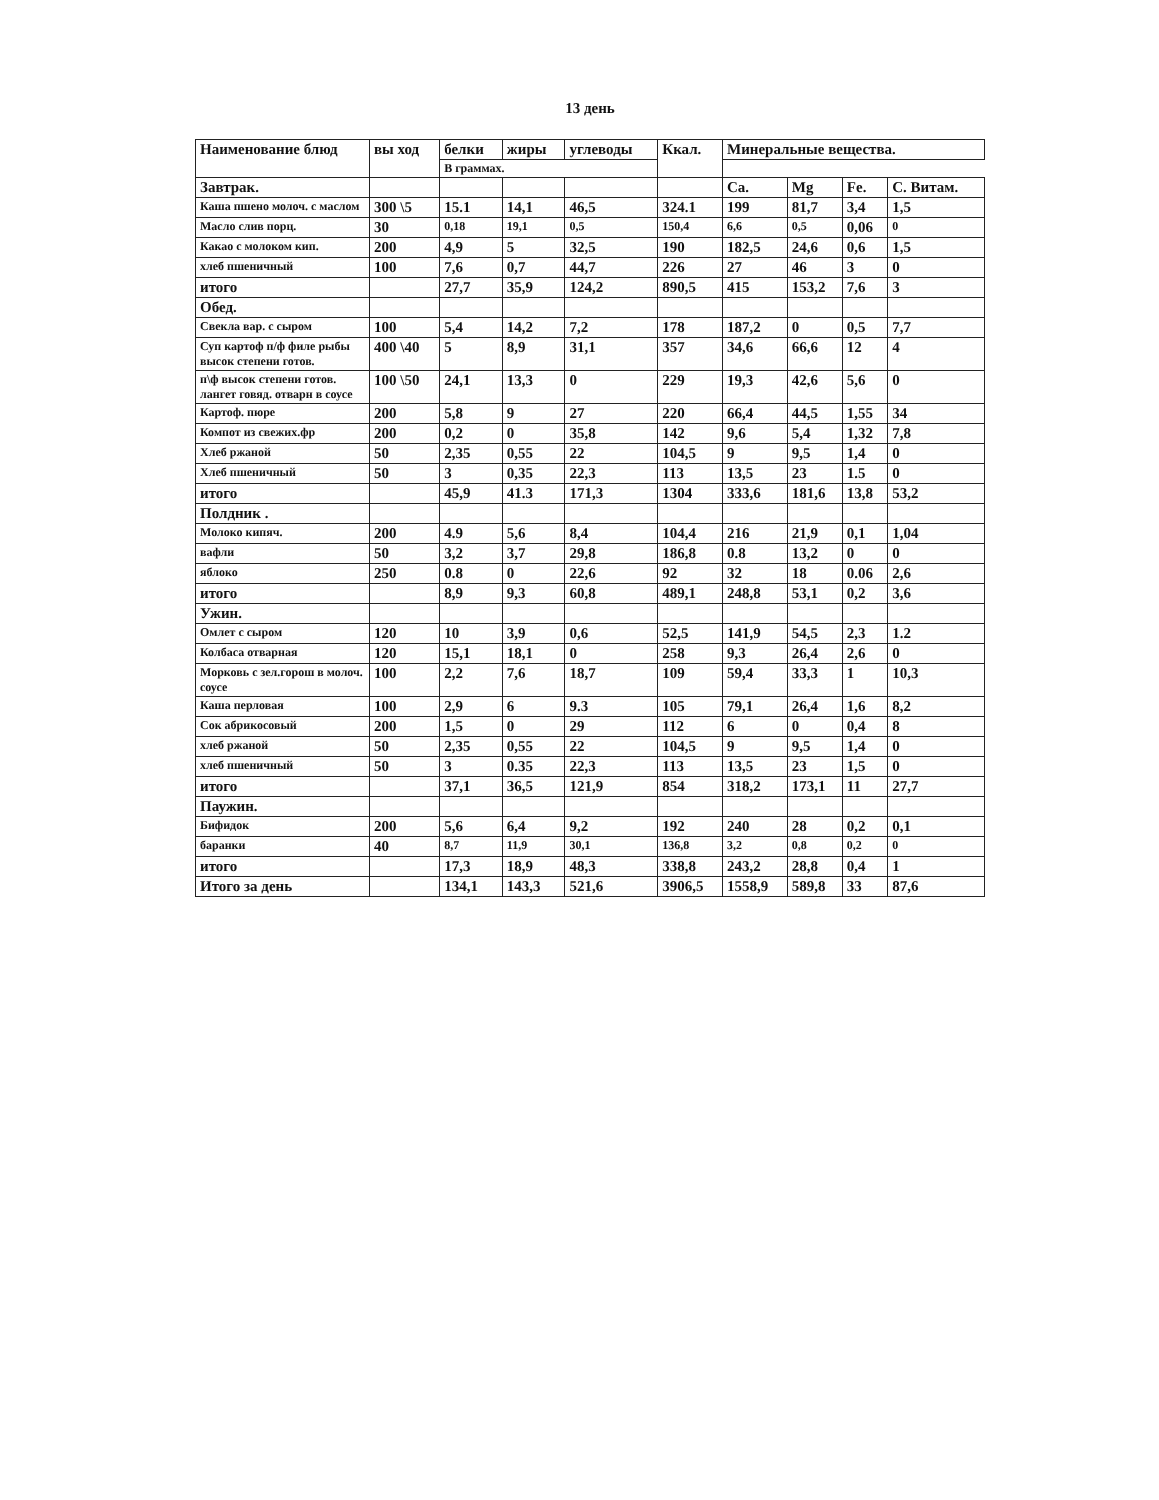13 день
| Наименование блюд | вы ход | белки | жиры | углеводы | Ккал. | Минеральные вещества. | | | |
| --- | --- | --- | --- | --- | --- | --- | --- | --- | --- |
| | | В граммах. | | | | | | | |
| Завтрак. | | | | | | Ca. | Mg | Fe. | C. Витам. |
| Каша пшено молоч. с маслом | 300 \5 | 15.1 | 14,1 | 46,5 | 324.1 | 199 | 81,7 | 3,4 | 1,5 |
| Масло слив порц. | 30 | 0,18 | 19,1 | 0,5 | 150,4 | 6,6 | 0,5 | 0,06 | 0 |
| Какао с молоком кип. | 200 | 4,9 | 5 | 32,5 | 190 | 182,5 | 24,6 | 0,6 | 1,5 |
| хлеб пшеничный | 100 | 7,6 | 0,7 | 44,7 | 226 | 27 | 46 | 3 | 0 |
| итого | | 27,7 | 35,9 | 124,2 | 890,5 | 415 | 153,2 | 7,6 | 3 |
| Обед. | | | | | | | | | |
| Свекла вар. с сыром | 100 | 5,4 | 14,2 | 7,2 | 178 | 187,2 | 0 | 0,5 | 7,7 |
| Суп картоф п/ф филе рыбы высок степени готов. | 400 \40 | 5 | 8,9 | 31,1 | 357 | 34,6 | 66,6 | 12 | 4 |
| п\ф высок степени готов. лангет говяд. отварн в соусе | 100 \50 | 24,1 | 13,3 | 0 | 229 | 19,3 | 42,6 | 5,6 | 0 |
| Картоф. пюре | 200 | 5,8 | 9 | 27 | 220 | 66,4 | 44,5 | 1,55 | 34 |
| Компот из свежих.фр | 200 | 0,2 | 0 | 35,8 | 142 | 9,6 | 5,4 | 1,32 | 7,8 |
| Хлеб ржаной | 50 | 2,35 | 0,55 | 22 | 104,5 | 9 | 9,5 | 1,4 | 0 |
| Хлеб пшеничный | 50 | 3 | 0,35 | 22,3 | 113 | 13,5 | 23 | 1.5 | 0 |
| итого | | 45,9 | 41.3 | 171,3 | 1304 | 333,6 | 181,6 | 13,8 | 53,2 |
| Полдник . | | | | | | | | | |
| Молоко кипяч. | 200 | 4.9 | 5,6 | 8,4 | 104,4 | 216 | 21,9 | 0,1 | 1,04 |
| вафли | 50 | 3,2 | 3,7 | 29,8 | 186,8 | 0.8 | 13,2 | 0 | 0 |
| яблоко | 250 | 0.8 | 0 | 22,6 | 92 | 32 | 18 | 0.06 | 2,6 |
| итого | | 8,9 | 9,3 | 60,8 | 489,1 | 248,8 | 53,1 | 0,2 | 3,6 |
| Ужин. | | | | | | | | | |
| Омлет с сыром | 120 | 10 | 3,9 | 0,6 | 52,5 | 141,9 | 54,5 | 2,3 | 1.2 |
| Колбаса отварная | 120 | 15,1 | 18,1 | 0 | 258 | 9,3 | 26,4 | 2,6 | 0 |
| Морковь с зел.горош в молоч. соусе | 100 | 2,2 | 7,6 | 18,7 | 109 | 59,4 | 33,3 | 1 | 10,3 |
| Каша перловая | 100 | 2,9 | 6 | 9.3 | 105 | 79,1 | 26,4 | 1,6 | 8,2 |
| Сок абрикосовый | 200 | 1,5 | 0 | 29 | 112 | 6 | 0 | 0,4 | 8 |
| хлеб ржаной | 50 | 2,35 | 0,55 | 22 | 104,5 | 9 | 9,5 | 1,4 | 0 |
| хлеб пшеничный | 50 | 3 | 0.35 | 22,3 | 113 | 13,5 | 23 | 1,5 | 0 |
| итого | | 37,1 | 36,5 | 121,9 | 854 | 318,2 | 173,1 | 11 | 27,7 |
| Паужин. | | | | | | | | | |
| Бифидок | 200 | 5,6 | 6,4 | 9,2 | 192 | 240 | 28 | 0,2 | 0,1 |
| баранки | 40 | 8,7 | 11,9 | 30,1 | 136,8 | 3,2 | 0,8 | 0,2 | 0 |
| итого | | 17,3 | 18,9 | 48,3 | 338,8 | 243,2 | 28,8 | 0,4 | 1 |
| Итого за день | | 134,1 | 143,3 | 521,6 | 3906,5 | 1558,9 | 589,8 | 33 | 87,6 |